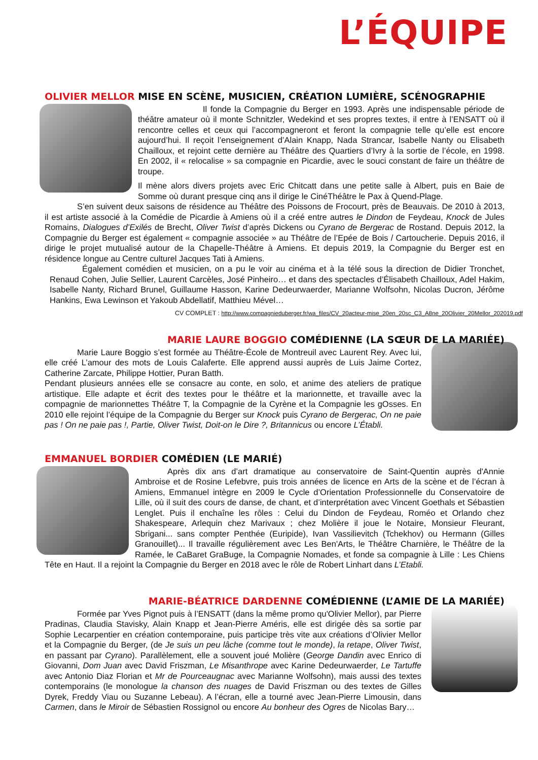L’ÉQUIPE
OLIVIER MELLOR MISE EN SCÈNE, MUSICIEN, CRÉATION LUMIÈRE, SCÉNOGRAPHIE
Il fonde la Compagnie du Berger en 1993. Après une indispensable période de théâtre amateur où il monte Schnitzler, Wedekind et ses propres textes, il entre à l’ENSATT où il rencontre celles et ceux qui l’accompagneront et feront la compagnie telle qu’elle est encore aujourd’hui. Il reçoit l’enseignement d’Alain Knapp, Nada Strancar, Isabelle Nanty ou Elisabeth Chailloux, et rejoint cette dernière au Théâtre des Quartiers d’Ivry à la sortie de l’école, en 1998. En 2002, il « relocalise » sa compagnie en Picardie, avec le souci constant de faire un théâtre de troupe.
Il mène alors divers projets avec Eric Chitcatt dans une petite salle à Albert, puis en Baie de Somme où durant presque cinq ans il dirige le CinéThéâtre le Pax à Quend-Plage.
S’en suivent deux saisons de résidence au Théâtre des Poissons de Frocourt, près de Beauvais. De 2010 à 2013, il est artiste associé à la Comédie de Picardie à Amiens où il a créé entre autres le Dindon de Feydeau, Knock de Jules Romains, Dialogues d’Exilés de Brecht, Oliver Twist d’après Dickens ou Cyrano de Bergerac de Rostand. Depuis 2012, la Compagnie du Berger est également « compagnie associée » au Théâtre de l’Epée de Bois / Cartoucherie. Depuis 2016, il dirige le projet mutualisé autour de la Chapelle-Théâtre à Amiens. Et depuis 2019, la Compagnie du Berger est en résidence longue au Centre culturel Jacques Tati à Amiens.
Également comédien et musicien, on a pu le voir au cinéma et à la télé sous la direction de Didier Tronchet, Renaud Cohen, Julie Sellier, Laurent Carcèles, José Pinheiro… et dans des spectacles d’Élisabeth Chailloux, Adel Hakim, Isabelle Nanty, Richard Brunel, Guillaume Hasson, Karine Dedeurwaerder, Marianne Wolfsohn, Nicolas Ducron, Jérôme Hankins, Ewa Lewinson et Yakoub Abdellatif, Matthieu Mével…
CV COMPLET : http://www.compagnieduberger.fr/wa_files/CV_20acteur-mise_20en_20sc_C3_A8ne_20Olivier_20Mellor_202019.pdf
MARIE LAURE BOGGIO COMÉDIENNE (LA SŒUR DE LA MARIÉE)
Marie Laure Boggio s’est formée au Théâtre-École de Montreuil avec Laurent Rey. Avec lui, elle créé L’amour des mots de Louis Calaferte. Elle apprend aussi auprès de Luis Jaime Cortez, Catherine Zarcate, Philippe Hottier, Puran Batth.
Pendant plusieurs années elle se consacre au conte, en solo, et anime des ateliers de pratique artistique. Elle adapte et écrit des textes pour le théâtre et la marionnette, et travaille avec la compagnie de marionnettes Théâtre T, la Compagnie de la Cyrène et la Compagnie les gOsses. En 2010 elle rejoint l’équipe de la Compagnie du Berger sur Knock puis Cyrano de Bergerac, On ne paie pas ! On ne paie pas !, Partie, Oliver Twist, Doit-on le Dire ?, Britannicus ou encore L’Établi.
EMMANUEL BORDIER COMÉDIEN (LE MARIÉ)
Après dix ans d’art dramatique au conservatoire de Saint-Quentin auprès d'Annie Ambroise et de Rosine Lefebvre, puis trois années de licence en Arts de la scène et de l’écran à Amiens, Emmanuel intègre en 2009 le Cycle d’Orientation Professionnelle du Conservatoire de Lille, où il suit des cours de danse, de chant, et d’interprétation avec Vincent Goethals et Sébastien Lenglet. Puis il enchaîne les rôles : Celui du Dindon de Feydeau, Roméo et Orlando chez Shakespeare, Arlequin chez Marivaux ; chez Molière il joue le Notaire, Monsieur Fleurant, Sbrigani... sans compter Penthée (Euripide), Ivan Vassilievitch (Tchekhov) ou Hermann (Gilles Granouillet)... Il travaille régulièrement avec Les Ben'Arts, le Théâtre Charnière, le Théâtre de la Ramée, le CaBaret GraBuge, la Compagnie Nomades, et fonde sa compagnie à Lille : Les Chiens Tête en Haut. Il a rejoint la Compagnie du Berger en 2018 avec le rôle de Robert Linhart dans L’Etabli.
MARIE-BÉATRICE DARDENNE COMÉDIENNE (L’AMIE DE LA MARIÉE)
Formée par Yves Pignot puis à l’ENSATT (dans la même promo qu'Olivier Mellor), par Pierre Pradinas, Claudia Stavisky, Alain Knapp et Jean-Pierre Améris, elle est dirigée dès sa sortie par Sophie Lecarpentier en création contemporaine, puis participe très vite aux créations d’Olivier Mellor et la Compagnie du Berger, (de Je suis un peu lâche (comme tout le monde), la retape, Oliver Twist, en passant par Cyrano). Parallèlement, elle a souvent joué Molière (George Dandin avec Enrico di Giovanni, Dom Juan avec David Friszman, Le Misanthrope avec Karine Dedeurwaerder, Le Tartuffe avec Antonio Diaz Florian et Mr de Pourceaugnac avec Marianne Wolfsohn), mais aussi des textes contemporains (le monologue la chanson des nuages de David Friszman ou des textes de Gilles Dyrek, Freddy Viau ou Suzanne Lebeau). A l’écran, elle a tourné avec Jean-Pierre Limousin, dans Carmen, dans le Miroir de Sébastien Rossignol ou encore Au bonheur des Ogres de Nicolas Bary…